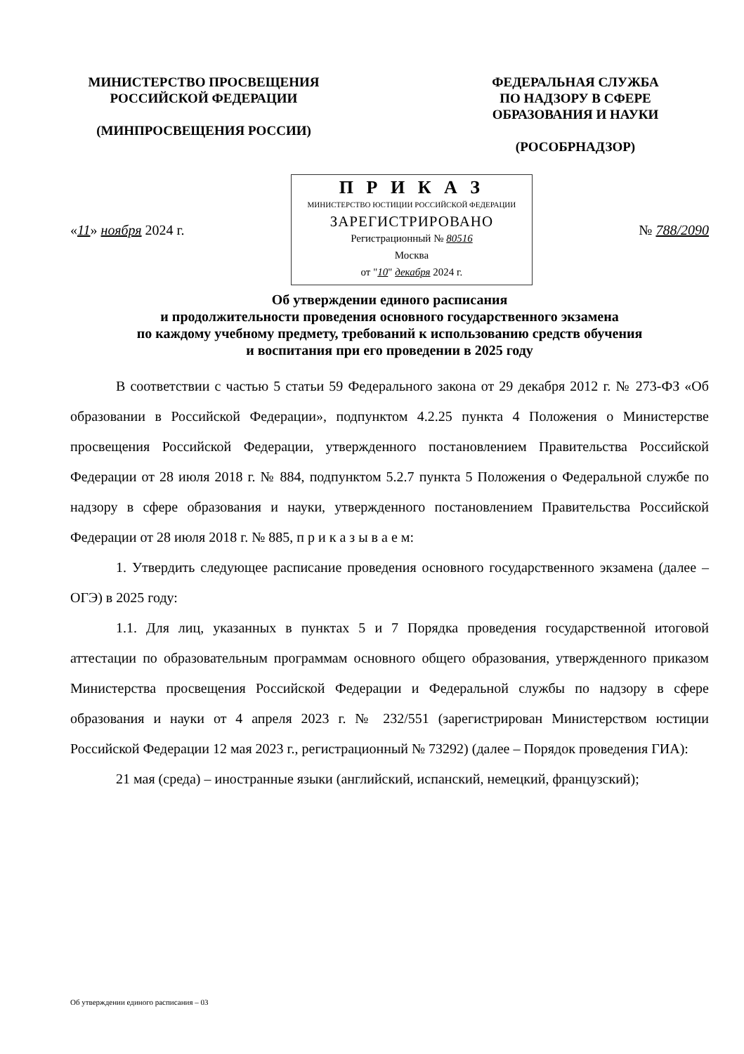МИНИСТЕРСТВО ПРОСВЕЩЕНИЯ
РОССИЙСКОЙ ФЕДЕРАЦИИ
(МИНПРОСВЕЩЕНИЯ РОССИИ)
ФЕДЕРАЛЬНАЯ СЛУЖБА
ПО НАДЗОРУ В СФЕРЕ
ОБРАЗОВАНИЯ И НАУКИ
(РОСОБРНАДЗОР)
«11» ноября 2024 г.
П Р И К А З
МИНИСТЕРСТВО ЮСТИЦИИ РОССИЙСКОЙ ФЕДЕРАЦИИ
ЗАРЕГИСТРИРОВАНО
Регистрационный № 80516
Москва
от "10" декабря 2024 г.
№ 788/2090
Об утверждении единого расписания
и продолжительности проведения основного государственного экзамена
по каждому учебному предмету, требований к использованию средств обучения
и воспитания при его проведении в 2025 году
В соответствии с частью 5 статьи 59 Федерального закона от 29 декабря 2012 г. № 273-ФЗ «Об образовании в Российской Федерации», подпунктом 4.2.25 пункта 4 Положения о Министерстве просвещения Российской Федерации, утвержденного постановлением Правительства Российской Федерации от 28 июля 2018 г. № 884, подпунктом 5.2.7 пункта 5 Положения о Федеральной службе по надзору в сфере образования и науки, утвержденного постановлением Правительства Российской Федерации от 28 июля 2018 г. № 885, п р и к а з ы в а е м:
1. Утвердить следующее расписание проведения основного государственного экзамена (далее – ОГЭ) в 2025 году:
1.1. Для лиц, указанных в пунктах 5 и 7 Порядка проведения государственной итоговой аттестации по образовательным программам основного общего образования, утвержденного приказом Министерства просвещения Российской Федерации и Федеральной службы по надзору в сфере образования и науки от 4 апреля 2023 г. № 232/551 (зарегистрирован Министерством юстиции Российской Федерации 12 мая 2023 г., регистрационный № 73292) (далее – Порядок проведения ГИА):
21 мая (среда) – иностранные языки (английский, испанский, немецкий, французский);
Об утверждении единого расписания – 03